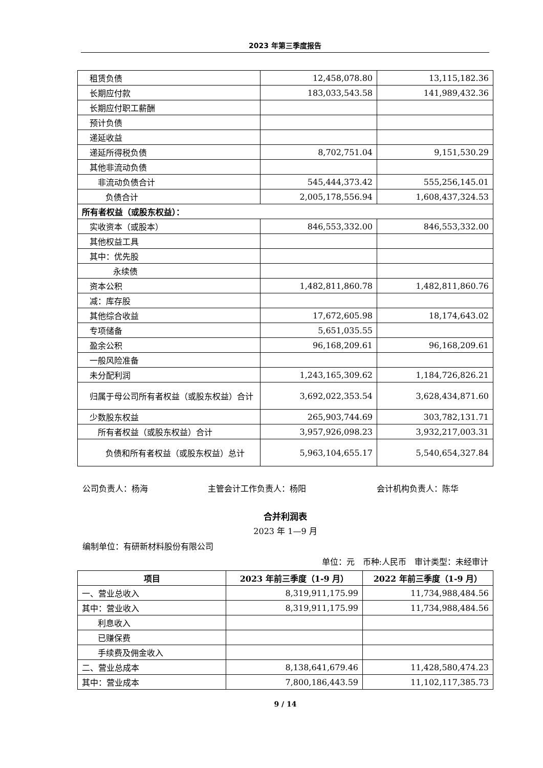2023 年第三季度报告
| 租赁负债 | 12,458,078.80 | 13,115,182.36 |
| 长期应付款 | 183,033,543.58 | 141,989,432.36 |
| 长期应付职工薪酬 | | |
| 预计负债 | | |
| 递延收益 | | |
| 递延所得税负债 | 8,702,751.04 | 9,151,530.29 |
| 其他非流动负债 | | |
| 非流动负债合计 | 545,444,373.42 | 555,256,145.01 |
| 负债合计 | 2,005,178,556.94 | 1,608,437,324.53 |
| 所有者权益（或股东权益）： | | |
| 实收资本（或股本） | 846,553,332.00 | 846,553,332.00 |
| 其他权益工具 | | |
| 其中：优先股 | | |
| 永续债 | | |
| 资本公积 | 1,482,811,860.78 | 1,482,811,860.76 |
| 减：库存股 | | |
| 其他综合收益 | 17,672,605.98 | 18,174,643.02 |
| 专项储备 | 5,651,035.55 | |
| 盈余公积 | 96,168,209.61 | 96,168,209.61 |
| 一般风险准备 | | |
| 未分配利润 | 1,243,165,309.62 | 1,184,726,826.21 |
| 归属于母公司所有者权益（或股东权益）合计 | 3,692,022,353.54 | 3,628,434,871.60 |
| 少数股东权益 | 265,903,744.69 | 303,782,131.71 |
| 所有者权益（或股东权益）合计 | 3,957,926,098.23 | 3,932,217,003.31 |
| 负债和所有者权益（或股东权益）总计 | 5,963,104,655.17 | 5,540,654,327.84 |
公司负责人：杨海 主管会计工作负责人：杨阳 会计机构负责人：陈华
合并利润表
2023 年 1—9 月
编制单位：有研新材料股份有限公司
单位：元　币种:人民币　审计类型：未经审计
| 项目 | 2023 年前三季度（1-9 月） | 2022 年前三季度（1-9 月） |
| --- | --- | --- |
| 一、营业总收入 | 8,319,911,175.99 | 11,734,988,484.56 |
| 其中：营业收入 | 8,319,911,175.99 | 11,734,988,484.56 |
| 利息收入 | | |
| 已赚保费 | | |
| 手续费及佣金收入 | | |
| 二、营业总成本 | 8,138,641,679.46 | 11,428,580,474.23 |
| 其中：营业成本 | 7,800,186,443.59 | 11,102,117,385.73 |
9 / 14